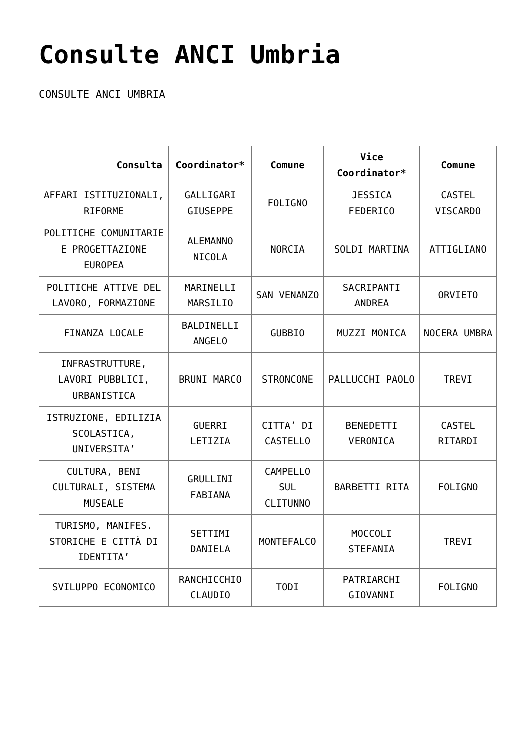Consulte ANCI Umbria
CONSULTE ANCI UMBRIA
| Consulta | Coordinator* | Comune | Vice Coordinator* | Comune |
| --- | --- | --- | --- | --- |
| AFFARI ISTITUZIONALI, RIFORME | GALLIGARI GIUSEPPE | FOLIGNO | JESSICA FEDERICO | CASTEL VISCARDO |
| POLITICHE COMUNITARIE E PROGETTAZIONE EUROPEA | ALEMANNO NICOLA | NORCIA | SOLDI MARTINA | ATTIGLIANO |
| POLITICHE ATTIVE DEL LAVORO, FORMAZIONE | MARINELLI MARSILIO | SAN VENANZO | SACRIPANTI ANDREA | ORVIETO |
| FINANZA LOCALE | BALDINELLI ANGELO | GUBBIO | MUZZI MONICA | NOCERA UMBRA |
| INFRASTRUTTURE, LAVORI PUBBLICI, URBANISTICA | BRUNI MARCO | STRONCONE | PALLUCCHI PAOLO | TREVI |
| ISTRUZIONE, EDILIZIA SCOLASTICA, UNIVERSITA’ | GUERRI LETIZIA | CITTA’ DI CASTELLO | BENEDETTI VERONICA | CASTEL RITARDI |
| CULTURA, BENI CULTURALI, SISTEMA MUSEALE | GRULLINI FABIANA | CAMPELLO SUL CLITUNNO | BARBETTI RITA | FOLIGNO |
| TURISMO, MANIFES. STORICHE E CITTÀ DI IDENTITA’ | SETTIMI DANIELA | MONTEFALCO | MOCCOLI STEFANIA | TREVI |
| SVILUPPO ECONOMICO | RANCHICCHIO CLAUDIO | TODI | PATRIARCHI GIOVANNI | FOLIGNO |